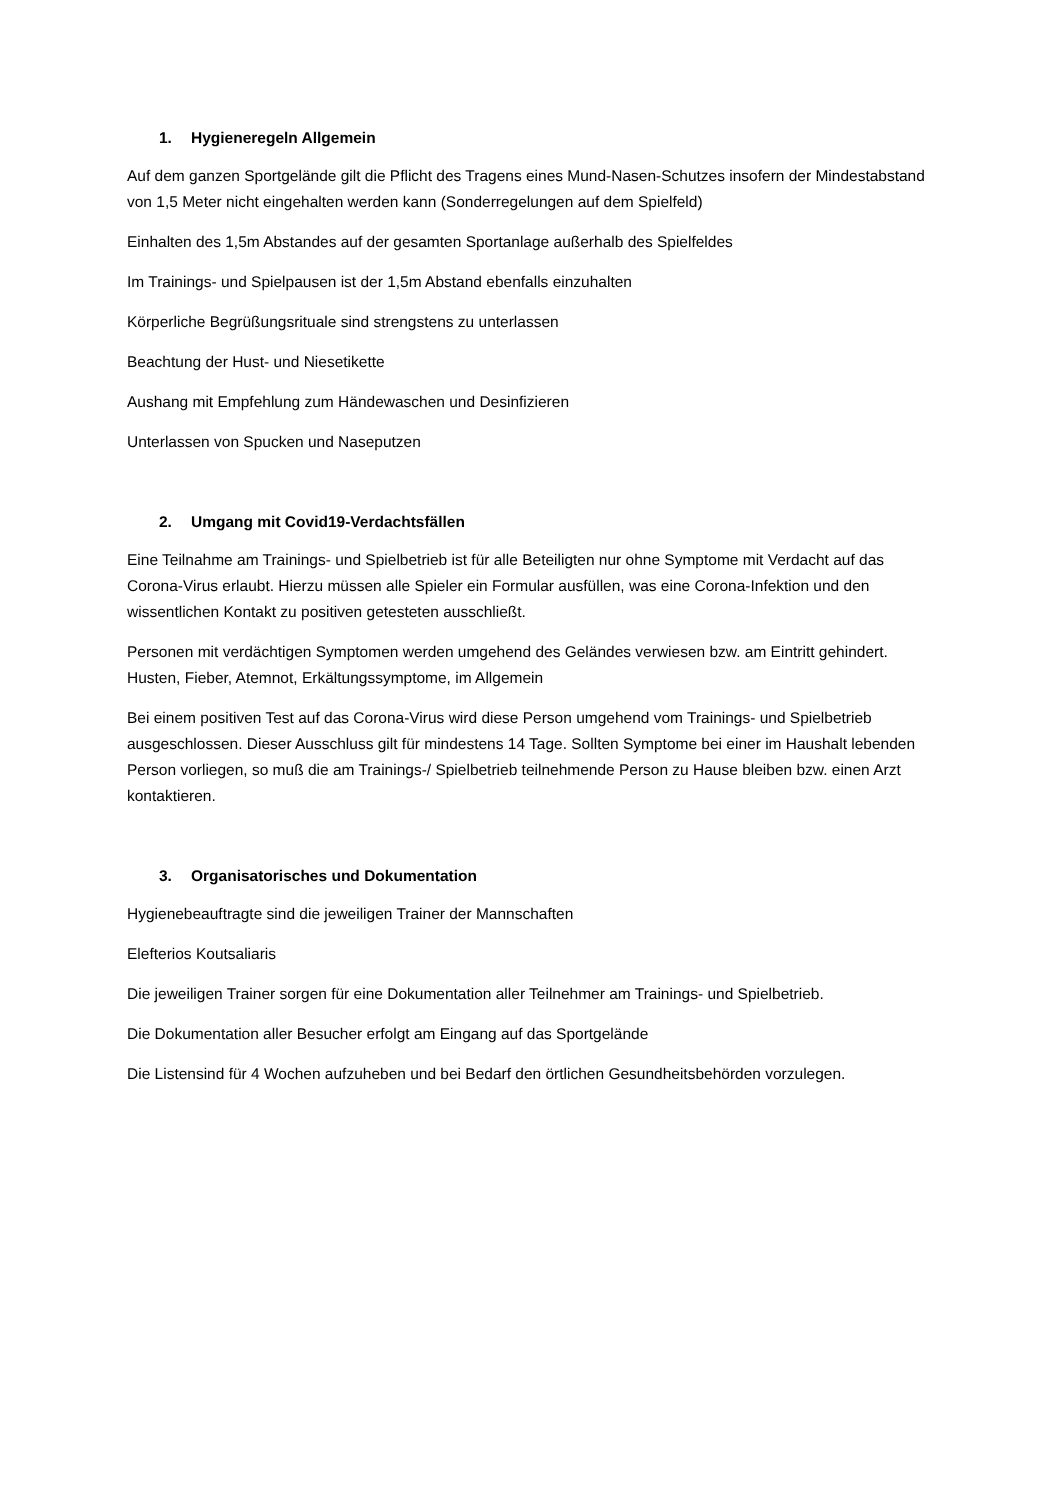1. Hygieneregeln Allgemein
Auf dem ganzen Sportgelände gilt die Pflicht des Tragens eines Mund-Nasen-Schutzes insofern der Mindestabstand von 1,5 Meter nicht eingehalten werden kann (Sonderregelungen auf dem Spielfeld)
Einhalten des 1,5m Abstandes auf der gesamten Sportanlage außerhalb des Spielfeldes
Im Trainings- und Spielpausen ist der 1,5m Abstand ebenfalls einzuhalten
Körperliche Begrüßungsrituale sind strengstens zu unterlassen
Beachtung der Hust- und Niesetikette
Aushang mit Empfehlung zum Händewaschen und Desinfizieren
Unterlassen von Spucken und Naseputzen
2. Umgang mit Covid19-Verdachtsfällen
Eine Teilnahme am Trainings- und Spielbetrieb ist für alle Beteiligten nur ohne Symptome mit Verdacht auf das Corona-Virus erlaubt. Hierzu müssen alle Spieler ein Formular ausfüllen, was eine Corona-Infektion und den wissentlichen Kontakt zu positiven getesteten ausschließt.
Personen mit verdächtigen Symptomen werden umgehend des Geländes verwiesen bzw. am Eintritt gehindert. Husten, Fieber, Atemnot, Erkältungssymptome, im Allgemein
Bei einem positiven Test auf das Corona-Virus wird diese Person umgehend vom Trainings- und Spielbetrieb ausgeschlossen. Dieser Ausschluss gilt für mindestens 14 Tage. Sollten Symptome bei einer im Haushalt lebenden Person vorliegen, so muß die am Trainings-/ Spielbetrieb teilnehmende Person zu Hause bleiben bzw. einen Arzt kontaktieren.
3. Organisatorisches und Dokumentation
Hygienebeauftragte sind die jeweiligen Trainer der Mannschaften
Elefterios Koutsaliaris
Die jeweiligen Trainer sorgen für eine Dokumentation aller Teilnehmer am Trainings- und Spielbetrieb.
Die Dokumentation aller Besucher erfolgt am Eingang auf das Sportgelände
Die Listensind für 4 Wochen aufzuheben und bei Bedarf den örtlichen Gesundheitsbehörden vorzulegen.